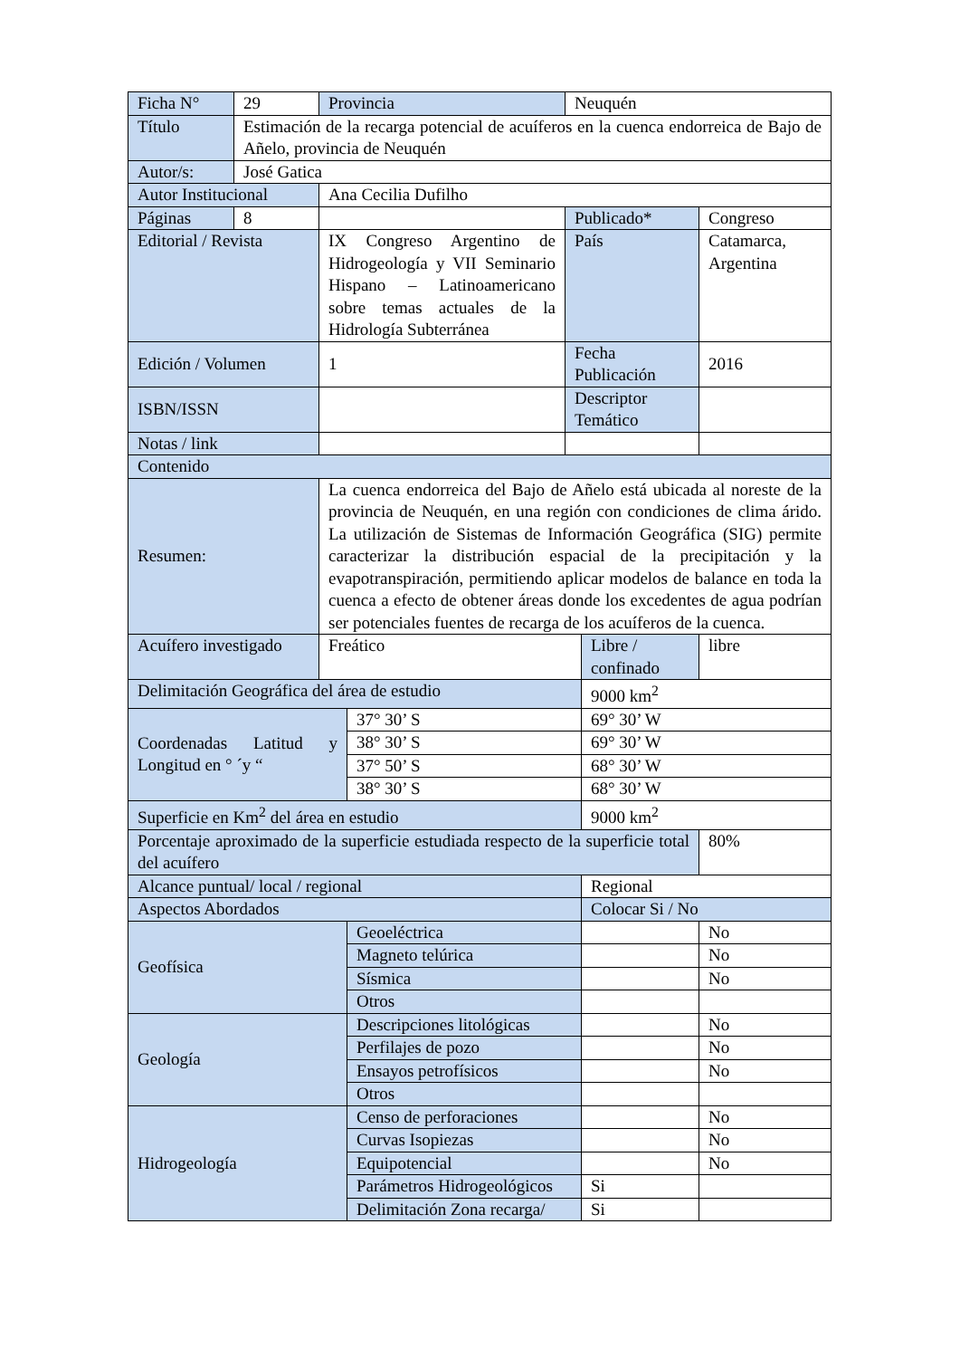| Ficha N° | 29 | Provincia | | Neuquén | | |
| Título | Estimación de la recarga potencial de acuíferos en la cuenca endorreica de Bajo de Añelo, provincia de Neuquén | | | | | |
| Autor/s: | José Gatica | | | | | |
| Autor Institucional | | Ana Cecilia Dufilho | | | | |
| Páginas | 8 | | | Publicado* | | Congreso |
| Editorial / Revista | | IX Congreso Argentino de Hidrogeología y VII Seminario Hispano – Latinoamericano sobre temas actuales de la Hidrología Subterránea | | País | | Catamarca, Argentina |
| Edición / Volumen | | 1 | | Fecha Publicación | | 2016 |
| ISBN/ISSN | | | | Descriptor Temático | | |
| Notas / link | | | | | | |
| Contenido | | | | | | |
| Resumen: | | La cuenca endorreica del Bajo de Añelo está ubicada al noreste de la provincia de Neuquén, en una región con condiciones de clima árido. La utilización de Sistemas de Información Geográfica (SIG) permite caracterizar la distribución espacial de la precipitación y la evapotranspiración, permitiendo aplicar modelos de balance en toda la cuenca a efecto de obtener áreas donde los excedentes de agua podrían ser potenciales fuentes de recarga de los acuíferos de la cuenca. | | | | |
| Acuífero investigado | | Freático | | | Libre / confinado | libre |
| Delimitación Geográfica del área de estudio | | | | | 9000 km<sup>2</sup> | |
| Coordenadas Latitud y Longitud en ° ´y “ | | | 37° 30’ S | | 69° 30’ W | |
| | | | 38° 30’ S | | 69° 30’ W | |
| | | | 37° 50’ S | | 68° 30’ W | |
| | | | 38° 30’ S | | 68° 30’ W | |
| Superficie en Km<sup>2</sup> del área en estudio | | | | | 9000 km<sup>2</sup> | |
| Porcentaje aproximado de la superficie estudiada respecto de la superficie total del acuífero | | | | | | 80% |
| Alcance puntual/ local / regional | | | | | Regional | |
| Aspectos Abordados | | | | | Colocar Si / No | |
| Geofísica | | | Geoeléctrica | | | No |
| | | | Magneto telúrica | | | No |
| | | | Sísmica | | | No |
| | | | Otros | | | |
| Geología | | | Descripciones litológicas | | | No |
| | | | Perfilajes de pozo | | | No |
| | | | Ensayos petrofísicos | | | No |
| | | | Otros | | | |
| Hidrogeología | | | Censo de perforaciones | | | No |
| | | | Curvas Isopiezas | | | No |
| | | | Equipotencial | | | No |
| | | | Parámetros Hidrogeológicos | | Si | |
| | | | Delimitación Zona recarga/ | | Si | |